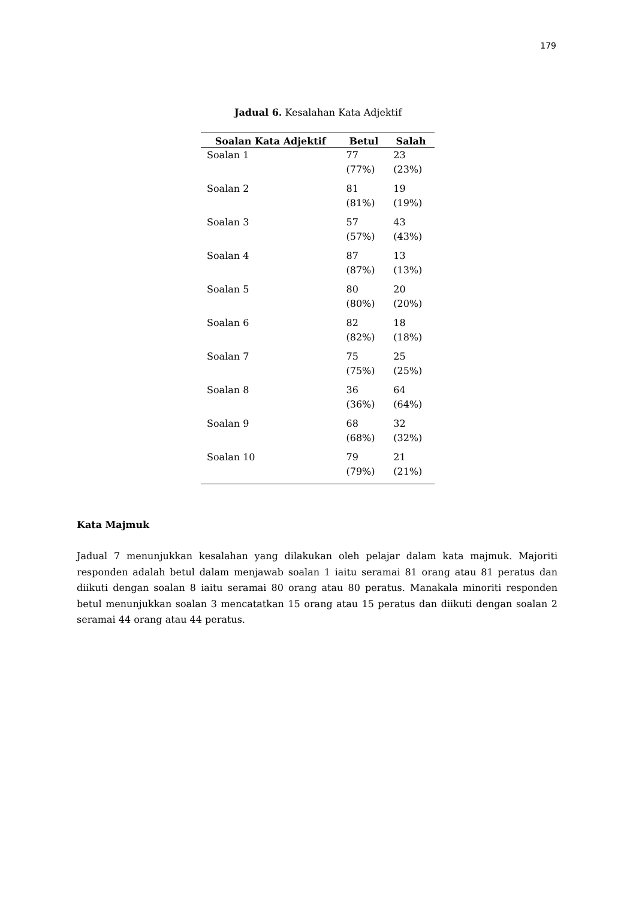179
Jadual 6. Kesalahan Kata Adjektif
| Soalan Kata Adjektif | Betul | Salah |
| --- | --- | --- |
| Soalan 1 | 77 (77%) | 23 (23%) |
| Soalan 2 | 81 (81%) | 19 (19%) |
| Soalan 3 | 57 (57%) | 43 (43%) |
| Soalan 4 | 87 (87%) | 13 (13%) |
| Soalan 5 | 80 (80%) | 20 (20%) |
| Soalan 6 | 82 (82%) | 18 (18%) |
| Soalan 7 | 75 (75%) | 25 (25%) |
| Soalan 8 | 36 (36%) | 64 (64%) |
| Soalan 9 | 68 (68%) | 32 (32%) |
| Soalan 10 | 79 (79%) | 21 (21%) |
Kata Majmuk
Jadual 7 menunjukkan kesalahan yang dilakukan oleh pelajar dalam kata majmuk. Majoriti responden adalah betul dalam menjawab soalan 1 iaitu seramai 81 orang atau 81 peratus dan diikuti dengan soalan 8 iaitu seramai 80 orang atau 80 peratus. Manakala minoriti responden betul menunjukkan soalan 3 mencatatkan 15 orang atau 15 peratus dan diikuti dengan soalan 2 seramai 44 orang atau 44 peratus.